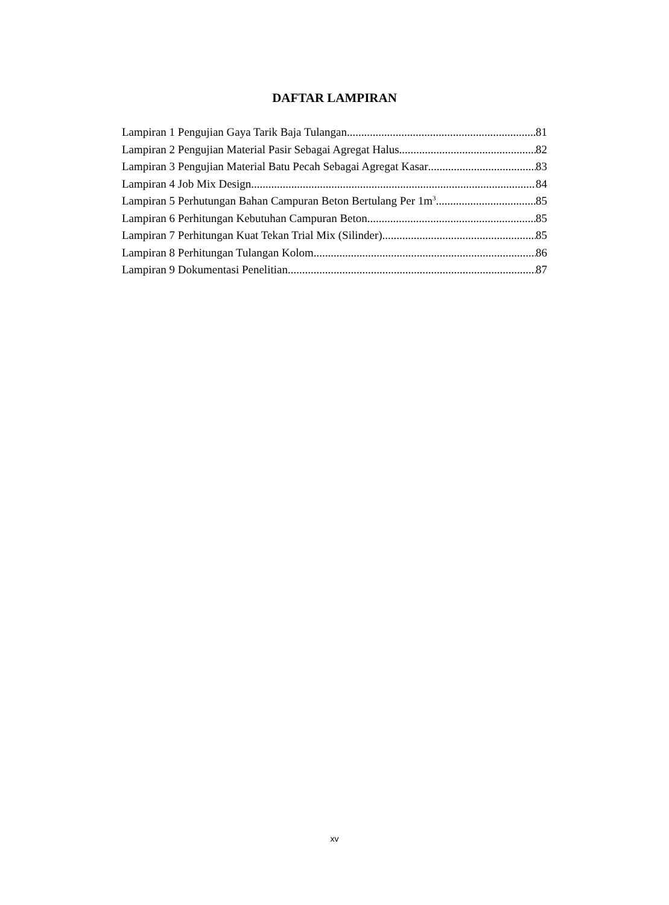DAFTAR LAMPIRAN
Lampiran 1 Pengujian Gaya Tarik Baja Tulangan 81
Lampiran 2 Pengujian Material Pasir Sebagai Agregat Halus 82
Lampiran 3 Pengujian Material Batu Pecah Sebagai Agregat Kasar 83
Lampiran 4 Job Mix Design 84
Lampiran 5 Perhutungan Bahan Campuran Beton Bertulang Per 1m<sup>3</sup> 85
Lampiran 6 Perhitungan Kebutuhan Campuran Beton 85
Lampiran 7 Perhitungan Kuat Tekan Trial Mix (Silinder) 85
Lampiran 8 Perhitungan Tulangan Kolom 86
Lampiran 9 Dokumentasi Penelitian 87
xv